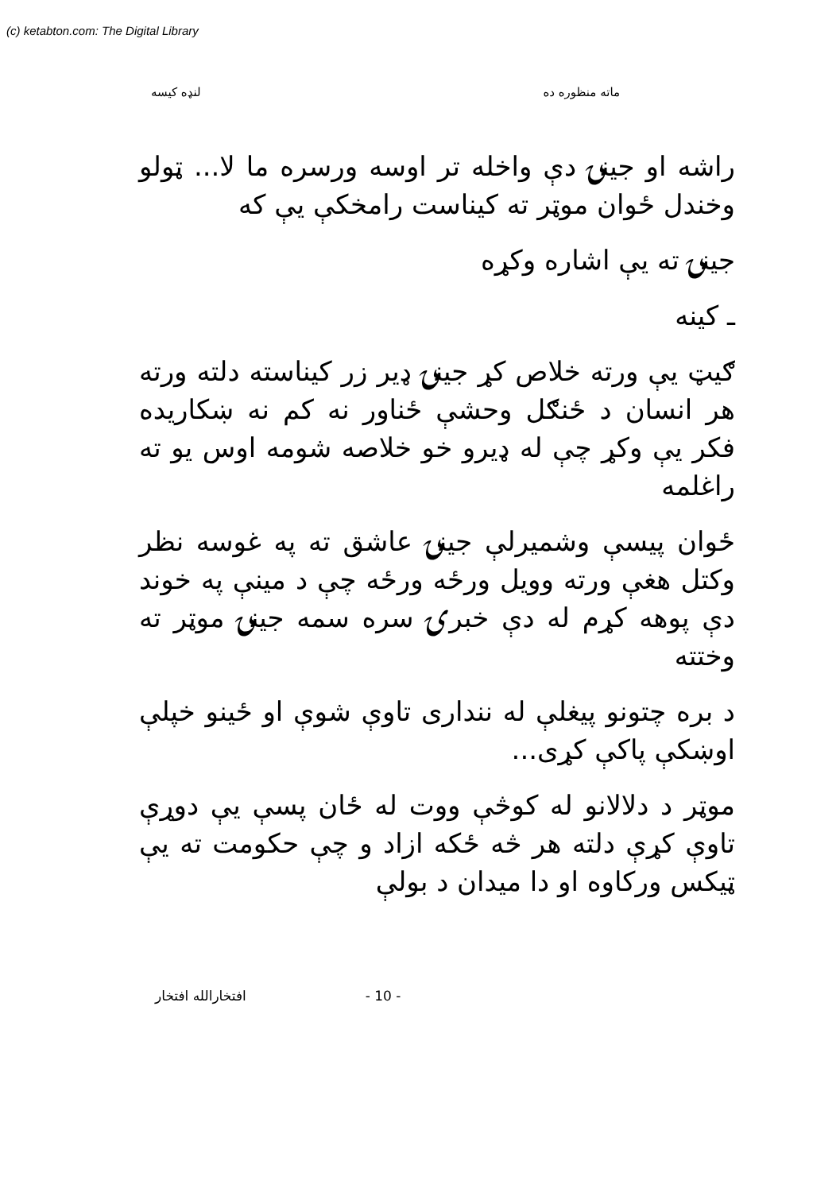(c) ketabton.com: The Digital Library
ماته منظوره ده لنډه کیسه
راشه او جینۍ دې واخله تر اوسه ورسره ما لا... ټولو وخندل ځوان موټر ته کیناست رامخکې یې که
جینۍ ته یې اشاره وکړه
ـ کینه
ګیټ یې ورته خلاص کړ جینۍ ډیر زر کیناسته دلته ورته هر انسان د ځنګل وحشې ځناور نه کم نه ښکاریده فکر یې وکړ چې له ډیرو خو خلاصه شومه اوس یو ته راغلمه
ځوان پیسې وشمیرلې جینۍ عاشق ته په غوسه نظر وکتل هغې ورته وویل ورځه ورځه چې د مینې په خوند دې پوهه کړم له دې خبرۍ سره سمه جینۍ موټر ته وختته
د بره چتونو پیغلې له ننداری تاوې شوې او ځینو خپلې اوښکې پاکې کړی...
موټر د دلالانو له کوڅې ووت له ځان پسې یې دوړې تاوې کړې دلته هر څه ځکه ازاد و چې حکومت ته یې ټیکس ورکاوه او دا میدان د بولې
افتخارالله افتخار - 10 -